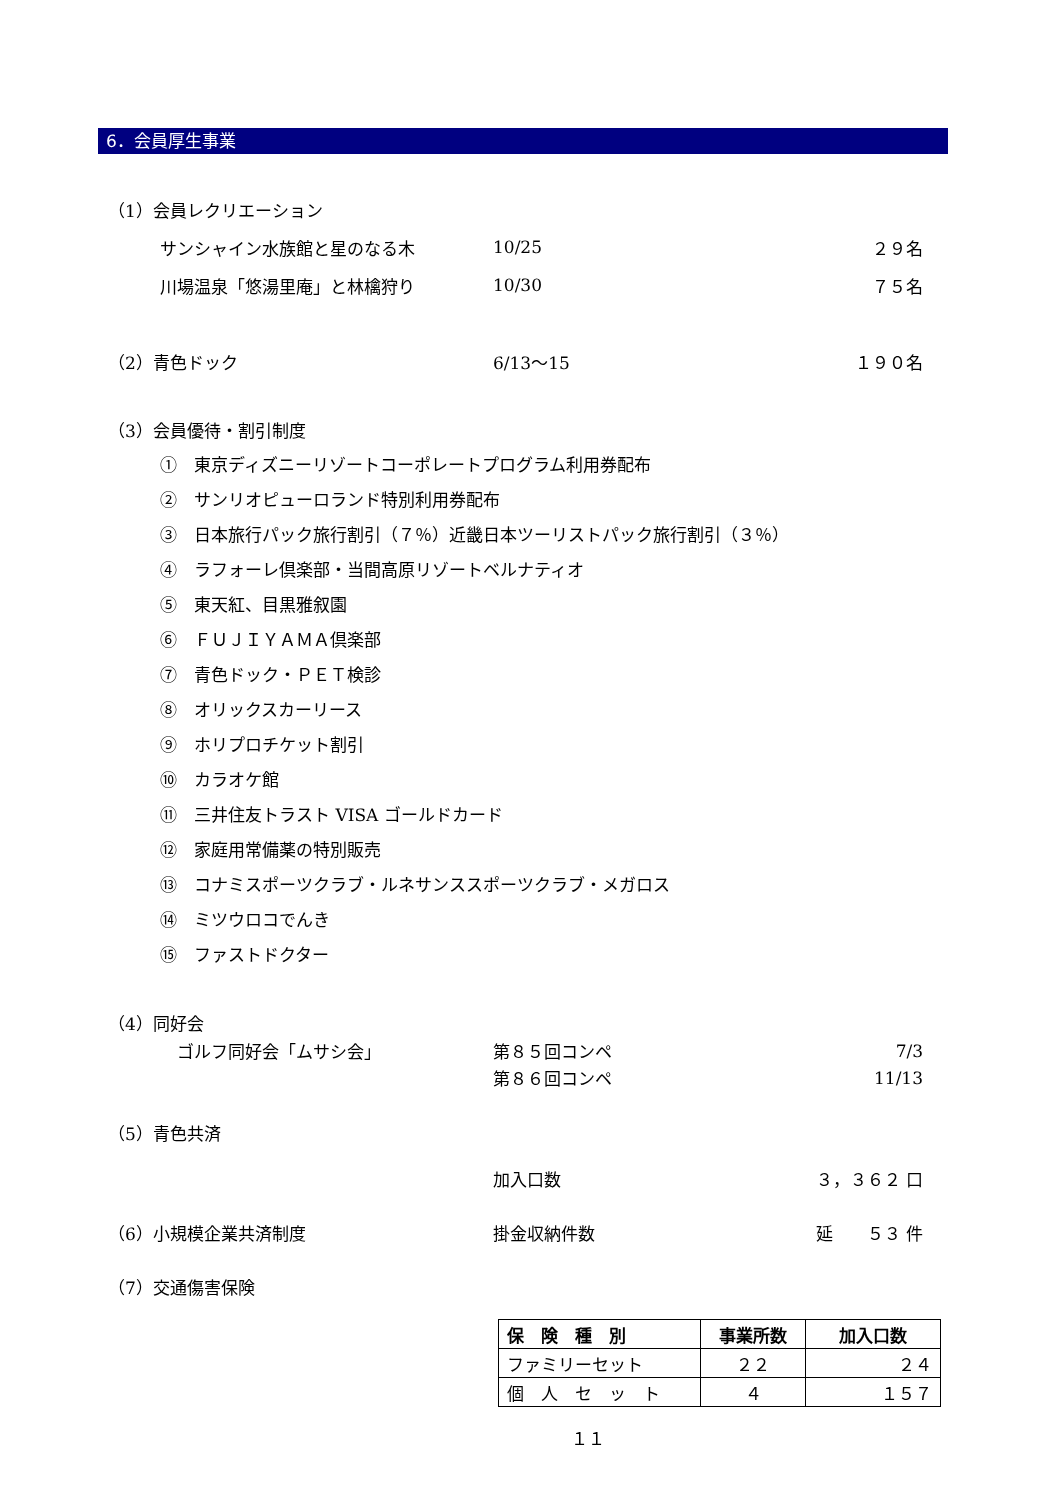6．会員厚生事業
（1）会員レクリエーション
サンシャイン水族館と星のなる木 10/25 ２９名
川場温泉「悠湯里庵」と林檎狩り 10/30 ７５名
（2）青色ドック 6/13～15 １９０名
（3）会員優待・割引制度
①　東京ディズニーリゾートコーポレートプログラム利用券配布
②　サンリオピューロランド特別利用券配布
③　日本旅行パック旅行割引（７％）近畿日本ツーリストパック旅行割引（３％）
④　ラフォーレ倶楽部・当間高原リゾートベルナティオ
⑤　東天紅、目黒雅叙園
⑥　ＦＵＪＩＹＡＭＡ倶楽部
⑦　青色ドック・ＰＥＴ検診
⑧　オリックスカーリース
⑨　ホリプロチケット割引
⑩　カラオケ館
⑪　三井住友トラスト VISA ゴールドカード
⑫　家庭用常備薬の特別販売
⑬　コナミスポーツクラブ・ルネサンススポーツクラブ・メガロス
⑭　ミツウロコでんき
⑮　ファストドクター
（4）同好会
　ゴルフ同好会「ムサシ会」 第８５回コンペ 7/3
第８６回コンペ 11/13
（5）青色共済
加入口数 ３，３６２ 口
（6）小規模企業共済制度 掛金収納件数 延　　５３ 件
（7）交通傷害保険
| 保 険 種 別 | 事業所数 | 加入口数 |
| --- | --- | --- |
| ファミリーセット | ２２ | ２４ |
| 個 人 セ ッ ト | ４ | １５７ |
１１